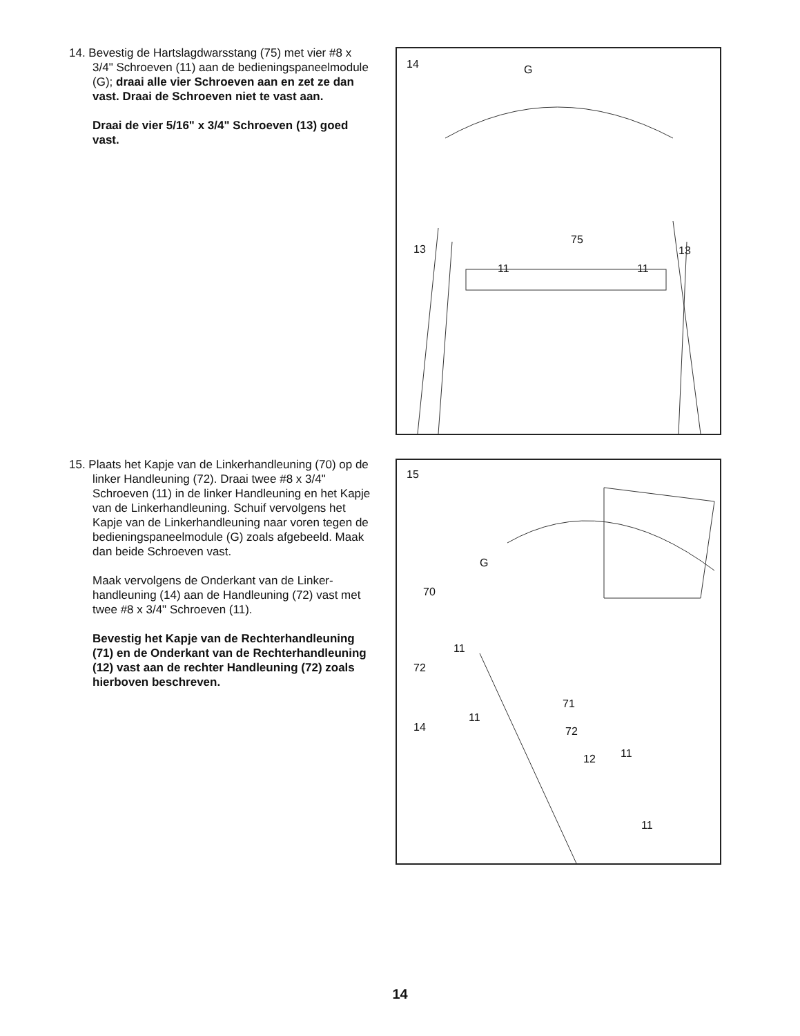14. Bevestig de Hartslagdwarsstang (75) met vier #8 x 3/4" Schroeven (11) aan de bedieningspaneel­module (G); draai alle vier Schroeven aan en zet ze dan vast. Draai de Schroeven niet te vast aan.
Draai de vier 5/16" x 3/4" Schroeven (13) goed vast.
14 G
13
75
13
11 11
15. Plaats het Kapje van de Linkerhandleuning (70) op de linker Handleuning (72). Draai twee #8 x 3/4" Schroeven (11) in de linker Handleuning en het Kapje van de Linkerhandleuning. Schuif vervolgens het Kapje van de Linkerhandleuning naar voren tegen de bedieningspaneelmodule (G) zoals afgebeeld. Maak dan beide Schroeven vast.
Maak vervolgens de Onderkant van de Linker­handleuning (14) aan de Handleuning (72) vast met twee #8 x 3/4" Schroeven (11).
Bevestig het Kapje van de Rechterhandleu­ning (71) en de Onderkant van de Rechter­handleuning (12) vast aan de rechter Hand­leuning (72) zoals hierboven beschreven.
15
G
70
11
72
71
11
14 72
11 12
11
14